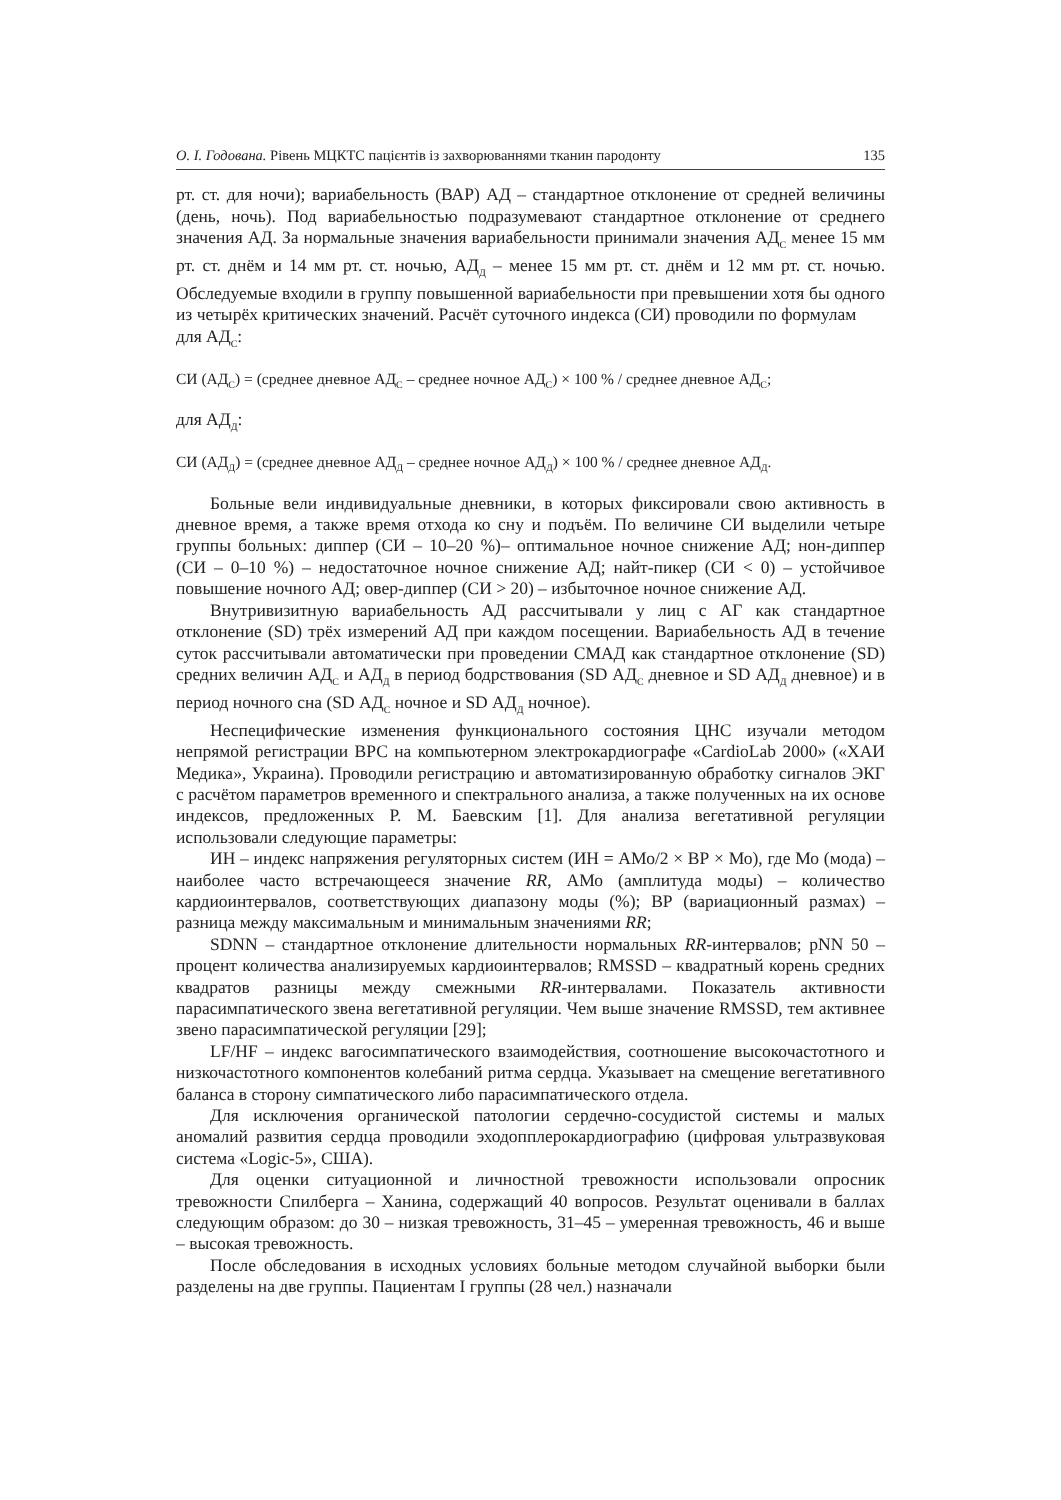О. І. Годована. Рівень МЦКТС пацієнтів із захворюваннями тканин пародонту 135
рт. ст. для ночи); вариабельность (ВАР) АД – стандартное отклонение от средней величины (день, ночь). Под вариабельностью подразумевают стандартное отклонение от среднего значения АД. За нормальные значения вариабельности принимали значения АД<sub>С</sub> менее 15 мм рт. ст. днём и 14 мм рт. ст. ночью, АД<sub>Д</sub> – менее 15 мм рт. ст. днём и 12 мм рт. ст. ночью. Обследуемые входили в группу повышенной вариабельности при превышении хотя бы одного из четырёх критических значений. Расчёт суточного индекса (СИ) проводили по формулам
для АД<sub>С</sub>:
СИ (АД<sub>С</sub>) = (среднее дневное АД<sub>С</sub> – среднее ночное АД<sub>С</sub>) × 100 % / среднее дневное АД<sub>С</sub>;
для АД<sub>Д</sub>:
СИ (АД<sub>Д</sub>) = (среднее дневное АД<sub>Д</sub> – среднее ночное АД<sub>Д</sub>) × 100 % / среднее дневное АД<sub>Д</sub>.
Больные вели индивидуальные дневники, в которых фиксировали свою активность в дневное время, а также время отхода ко сну и подъём. По величине СИ выделили четыре группы больных: диппер (СИ – 10–20 %)– оптимальное ночное снижение АД; нон-диппер (СИ – 0–10 %) – недостаточное ночное снижение АД; найт-пикер (СИ < 0) – устойчивое повышение ночного АД; овер-диппер (СИ > 20) – избыточное ночное снижение АД.
Внутривизитную вариабельность АД рассчитывали у лиц с АГ как стандартное отклонение (SD) трёх измерений АД при каждом посещении. Вариабельность АД в течение суток рассчитывали автоматически при проведении СМАД как стандартное отклонение (SD) средних величин АД<sub>С</sub> и АД<sub>Д</sub> в период бодрствования (SD АД<sub>С</sub> дневное и SD АД<sub>Д</sub> дневное) и в период ночного сна (SD АД<sub>С</sub> ночное и SD АД<sub>Д</sub> ночное).
Неспецифические изменения функционального состояния ЦНС изучали методом непрямой регистрации ВРС на компьютерном электрокардиографе «CardioLab 2000» («ХАИ Медика», Украина). Проводили регистрацию и автоматизированную обработку сигналов ЭКГ с расчётом параметров временного и спектрального анализа, а также полученных на их основе индексов, предложенных Р. М. Баевским [1]. Для анализа вегетативной регуляции использовали следующие параметры:
ИН – индекс напряжения регуляторных систем (ИН = АМо/2 × ВР × Мо), где Мо (мода) – наиболее часто встречающееся значение RR, АМо (амплитуда моды) – количество кардиоинтервалов, соответствующих диапазону моды (%); ВР (вариационный размах) – разница между максимальным и минимальным значениями RR;
SDNN – стандартное отклонение длительности нормальных RR-интервалов; pNN 50 – процент количества анализируемых кардиоинтервалов; RMSSD – квадратный корень средних квадратов разницы между смежными RR-интервалами. Показатель активности парасимпатического звена вегетативной регуляции. Чем выше значение RMSSD, тем активнее звено парасимпатической регуляции [29];
LF/HF – индекс вагосимпатического взаимодействия, соотношение высокочастотного и низкочастотного компонентов колебаний ритма сердца. Указывает на смещение вегетативного баланса в сторону симпатического либо парасимпатического отдела.
Для исключения органической патологии сердечно-сосудистой системы и малых аномалий развития сердца проводили эходопплерокардиографию (цифровая ультразвуковая система «Logic-5», США).
Для оценки ситуационной и личностной тревожности использовали опросник тревожности Спилберга – Ханина, содержащий 40 вопросов. Результат оценивали в баллах следующим образом: до 30 – низкая тревожность, 31–45 – умеренная тревожность, 46 и выше – высокая тревожность.
После обследования в исходных условиях больные методом случайной выборки были разделены на две группы. Пациентам I группы (28 чел.) назначали